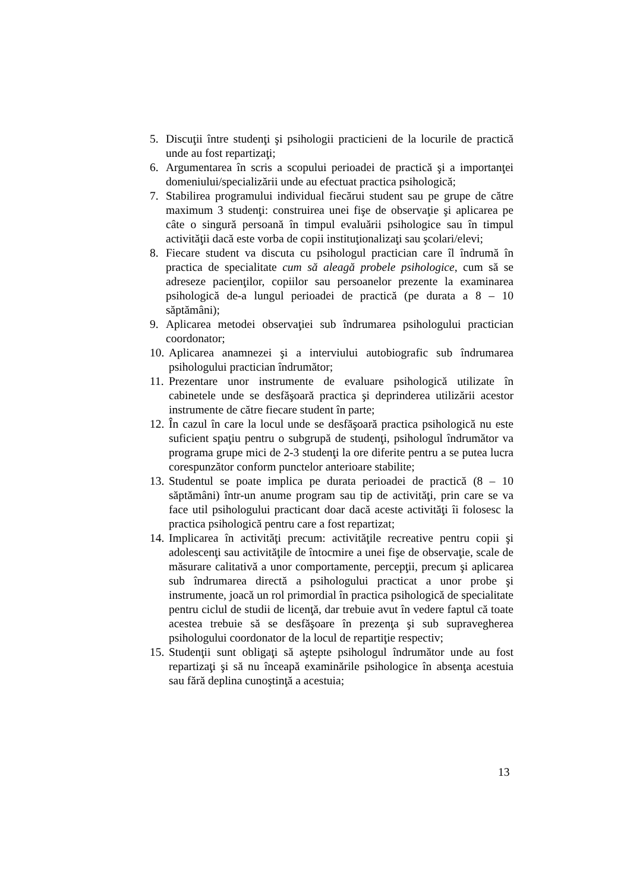5. Discuţii între studenţi şi psihologii practicieni de la locurile de practică unde au fost repartizaţi;
6. Argumentarea în scris a scopului perioadei de practică şi a importanţei domeniului/specializării unde au efectuat practica psihologică;
7. Stabilirea programului individual fiecărui student sau pe grupe de către maximum 3 studenţi: construirea unei fişe de observaţie şi aplicarea pe câte o singură persoană în timpul evaluării psihologice sau în timpul activităţii dacă este vorba de copii instituţionalizaţi sau şcolari/elevi;
8. Fiecare student va discuta cu psihologul practician care îl îndrumă în practica de specialitate cum să aleagă probele psihologice, cum să se adreseze pacienţilor, copiilor sau persoanelor prezente la examinarea psihologică de-a lungul perioadei de practică (pe durata a 8 – 10 săptămâni);
9. Aplicarea metodei observaţiei sub îndrumarea psihologului practician coordonator;
10. Aplicarea anamnezei şi a interviului autobiografic sub îndrumarea psihologului practician îndrumător;
11. Prezentare unor instrumente de evaluare psihologică utilizate în cabinetele unde se desfăşoară practica şi deprinderea utilizării acestor instrumente de către fiecare student în parte;
12. În cazul în care la locul unde se desfăşoară practica psihologică nu este suficient spaţiu pentru o subgrupă de studenţi, psihologul îndrumător va programa grupe mici de 2-3 studenţi la ore diferite pentru a se putea lucra corespunzător conform punctelor anterioare stabilite;
13. Studentul se poate implica pe durata perioadei de practică (8 – 10 săptămâni) într-un anume program sau tip de activităţi, prin care se va face util psihologului practicant doar dacă aceste activităţi îi folosesc la practica psihologică pentru care a fost repartizat;
14. Implicarea în activităţi precum: activităţile recreative pentru copii şi adolescenţi sau activităţile de întocmire a unei fişe de observaţie, scale de măsurare calitativă a unor comportamente, percepţii, precum şi aplicarea sub îndrumarea directă a psihologului practicat a unor probe şi instrumente, joacă un rol primordial în practica psihologică de specialitate pentru ciclul de studii de licenţă, dar trebuie avut în vedere faptul că toate acestea trebuie să se desfăşoare în prezenţa şi sub supravegherea psihologului coordonator de la locul de repartiţie respectiv;
15. Studenţii sunt obligaţi să aştepte psihologul îndrumător unde au fost repartizaţi şi să nu înceapă examinările psihologice în absenţa acestuia sau fără deplina cunoştinţă a acestuia;
13